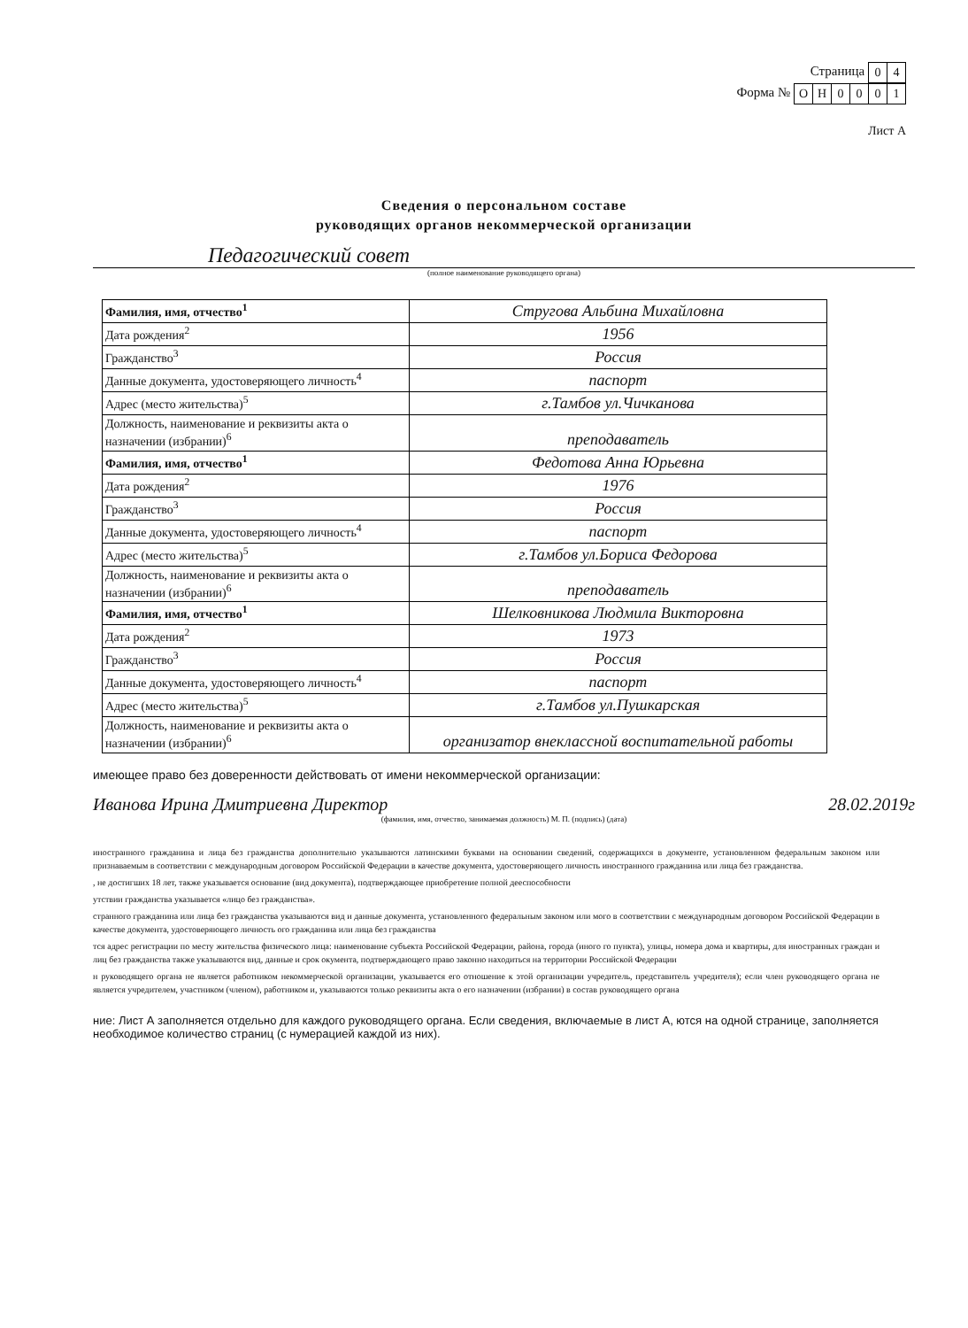Страница
| 0 | 4 |
Форма №
| О | Н | 0 | 0 | 0 | 1 |
Лист А
Сведения о персональном составе
руководящих органов некоммерческой организации
Педагогический совет
(полное наименование руководящего органа)
| Фамилия, имя, отчество<sup>1</sup> | Стругова Альбина Михайловна |
| Дата рождения<sup>2</sup> | 1956 |
| Гражданство<sup>3</sup> | Россия |
| Данные документа, удостоверяющего личность<sup>4</sup> | паспорт |
| Адрес (место жительства)<sup>5</sup> | г.Тамбов ул.Чичканова |
| Должность, наименование и реквизиты акта о назначении (избрании)<sup>6</sup> | преподаватель |
| Фамилия, имя, отчество<sup>1</sup> | Федотова Анна Юрьевна |
| Дата рождения<sup>2</sup> | 1976 |
| Гражданство<sup>3</sup> | Россия |
| Данные документа, удостоверяющего личность<sup>4</sup> | паспорт |
| Адрес (место жительства)<sup>5</sup> | г.Тамбов ул.Бориса Федорова |
| Должность, наименование и реквизиты акта о назначении (избрании)<sup>6</sup> | преподаватель |
| Фамилия, имя, отчество<sup>1</sup> | Шелковникова Людмила Викторовна |
| Дата рождения<sup>2</sup> | 1973 |
| Гражданство<sup>3</sup> | Россия |
| Данные документа, удостоверяющего личность<sup>4</sup> | паспорт |
| Адрес (место жительства)<sup>5</sup> | г.Тамбов ул.Пушкарская |
| Должность, наименование и реквизиты акта о назначении (избрании)<sup>6</sup> | организатор внеклассной воспитательной работы |
имеющее право без доверенности действовать от имени некоммерческой организации:
Иванова Ирина Дмитриевна Директор 28.02.2019г
(фамилия, имя, отчество, занимаемая должность) М. П. (подпись) (дата)
иностранного гражданина и лица без гражданства дополнительно указываются латинскими буквами на основании сведений, содержащихся в документе, установленном федеральным законом или признаваемым в соответствии с международным договором Российской Федерации в качестве документа, удостоверяющего личность иностранного гражданина или лица без гражданства.
, не достигших 18 лет, также указывается основание (вид документа), подтверждающее приобретение полной дееспособности
утствии гражданства указывается «лицо без гражданства».
странного гражданина или лица без гражданства указываются вид и данные документа, установленного федеральным законом или мого в соответствии с международным договором Российской Федерации в качестве документа, удостоверяющего личность ого гражданина или лица без гражданства
тся адрес регистрации по месту жительства физического лица: наименование субъекта Российской Федерации, района, города (иного го пункта), улицы, номера дома и квартиры, для иностранных граждан и лиц без гражданства также указываются вид, данные и срок окумента, подтверждающего право законно находиться на территории Российской Федерации
н руководящего органа не является работником некоммерческой организации, указывается его отношение к этой организации учредитель, представитель учредителя); если член руководящего органа не является учредителем, участником (членом), работником и, указываются только реквизиты акта о его назначении (избрании) в состав руководящего органа
ние: Лист А заполняется отдельно для каждого руководящего органа. Если сведения, включаемые в лист А, ются на одной странице, заполняется необходимое количество страниц (с нумерацией каждой из них).